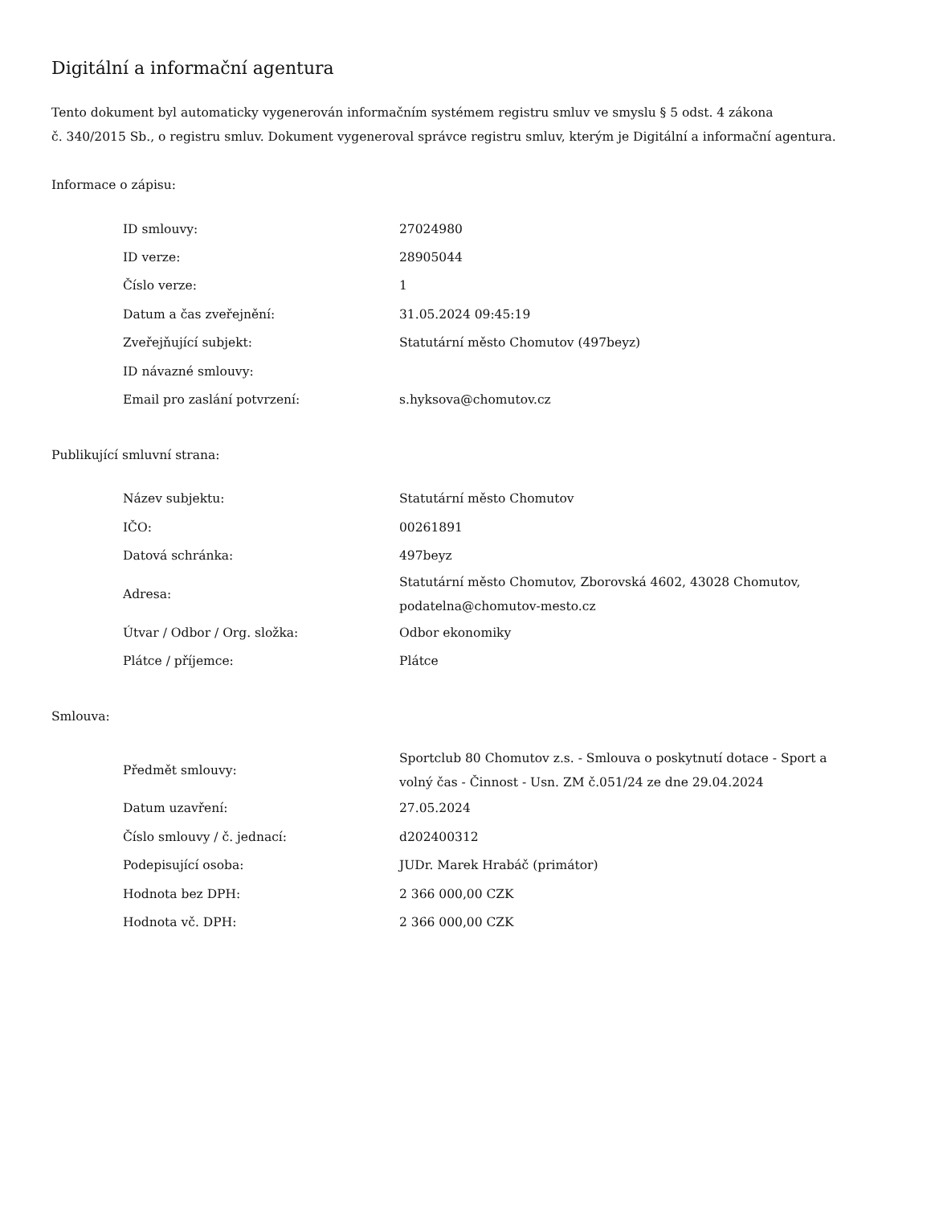Digitální a informační agentura
Tento dokument byl automaticky vygenerován informačním systémem registru smluv ve smyslu § 5 odst. 4 zákona
č. 340/2015 Sb., o registru smluv. Dokument vygeneroval správce registru smluv, kterým je Digitální a informační agentura.
Informace o zápisu:
| ID smlouvy: | 27024980 |
| ID verze: | 28905044 |
| Číslo verze: | 1 |
| Datum a čas zveřejnění: | 31.05.2024 09:45:19 |
| Zveřejňující subjekt: | Statutární město Chomutov (497beyz) |
| ID návazné smlouvy: | |
| Email pro zaslání potvrzení: | s.hyksova@chomutov.cz |
Publikující smluvní strana:
| Název subjektu: | Statutární město Chomutov |
| IČO: | 00261891 |
| Datová schránka: | 497beyz |
| Adresa: | Statutární město Chomutov, Zborovská 4602, 43028 Chomutov, podatelna@chomutov-mesto.cz |
| Útvar / Odbor / Org. složka: | Odbor ekonomiky |
| Plátce / příjemce: | Plátce |
Smlouva:
| Předmět smlouvy: | Sportclub 80 Chomutov z.s. - Smlouva o poskytnutí dotace - Sport a volný čas - Činnost - Usn. ZM č.051/24 ze dne 29.04.2024 |
| Datum uzavření: | 27.05.2024 |
| Číslo smlouvy / č. jednací: | d202400312 |
| Podepisující osoba: | JUDr. Marek Hrabáč (primátor) |
| Hodnota bez DPH: | 2 366 000,00 CZK |
| Hodnota vč. DPH: | 2 366 000,00 CZK |